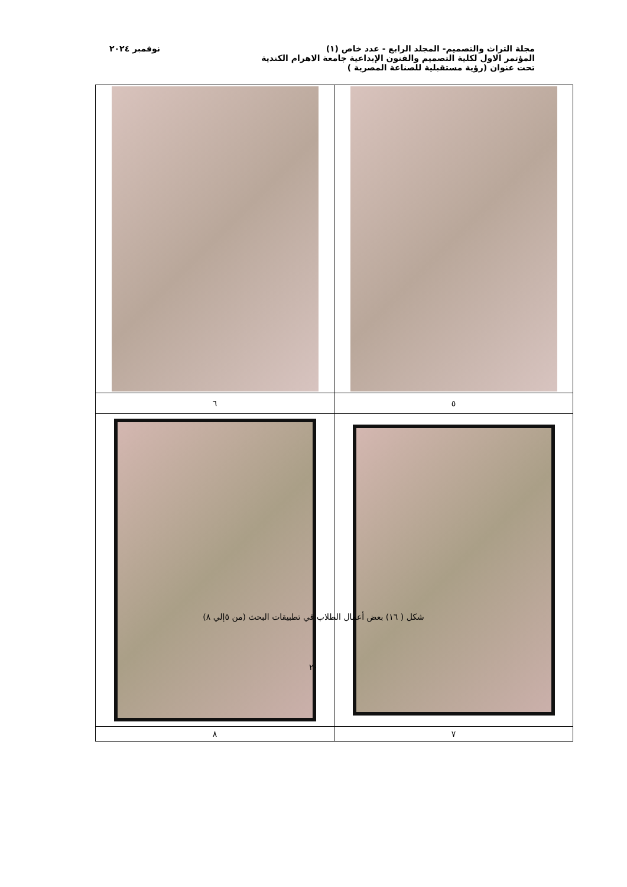مجلة التراث والتصميم- المجلد الرابع - عدد خاص (١) نوفمبر ٢٠٢٤
المؤتمر الاول لكلية التصميم والفنون الإبداعية جامعة الاهرام الكندية
تحت عنوان (رؤية مستقبلية للصناعة المصرية )
| ٥ | ٦ |
| ٧ | ٨ |
شكل ( ١٦) بعض أعمال الطلاب في تطبيقات البحث (من ٥إلي ٨)
٢٠